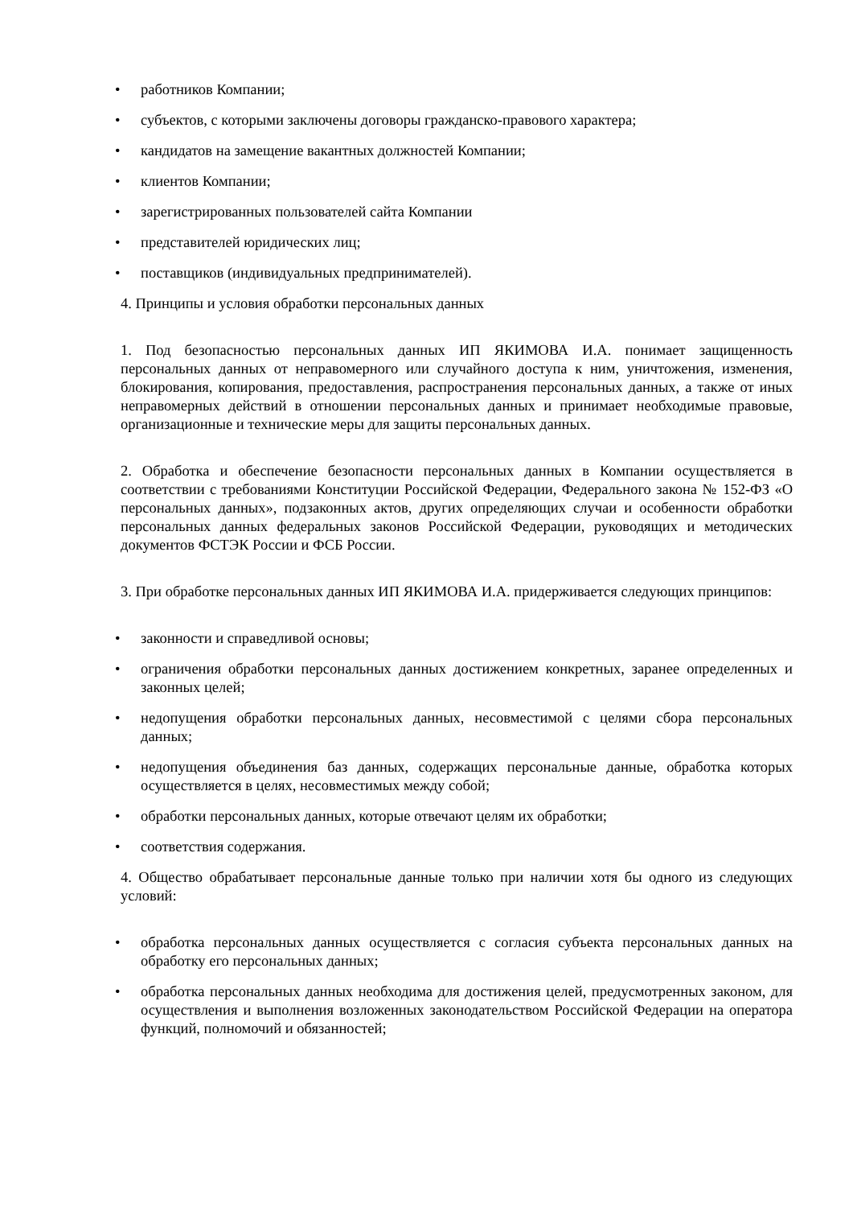• работников Компании;
• субъектов, с которыми заключены договоры гражданско-правового характера;
• кандидатов на замещение вакантных должностей Компании;
• клиентов Компании;
• зарегистрированных пользователей сайта Компании
• представителей юридических лиц;
• поставщиков (индивидуальных предпринимателей).
4. Принципы и условия обработки персональных данных
1. Под безопасностью персональных данных ИП ЯКИМОВА И.А. понимает защищенность персональных данных от неправомерного или случайного доступа к ним, уничтожения, изменения, блокирования, копирования, предоставления, распространения персональных данных, а также от иных неправомерных действий в отношении персональных данных и принимает необходимые правовые, организационные и технические меры для защиты персональных данных.
2. Обработка и обеспечение безопасности персональных данных в Компании осуществляется в соответствии с требованиями Конституции Российской Федерации, Федерального закона № 152-ФЗ «О персональных данных», подзаконных актов, других определяющих случаи и особенности обработки персональных данных федеральных законов Российской Федерации, руководящих и методических документов ФСТЭК России и ФСБ России.
3. При обработке персональных данных ИП ЯКИМОВА И.А. придерживается следующих принципов:
• законности и справедливой основы;
• ограничения обработки персональных данных достижением конкретных, заранее определенных и законных целей;
• недопущения обработки персональных данных, несовместимой с целями сбора персональных данных;
• недопущения объединения баз данных, содержащих персональные данные, обработка которых осуществляется в целях, несовместимых между собой;
• обработки персональных данных, которые отвечают целям их обработки;
• соответствия содержания.
4. Общество обрабатывает персональные данные только при наличии хотя бы одного из следующих условий:
• обработка персональных данных осуществляется с согласия субъекта персональных данных на обработку его персональных данных;
• обработка персональных данных необходима для достижения целей, предусмотренных законом, для осуществления и выполнения возложенных законодательством Российской Федерации на оператора функций, полномочий и обязанностей;